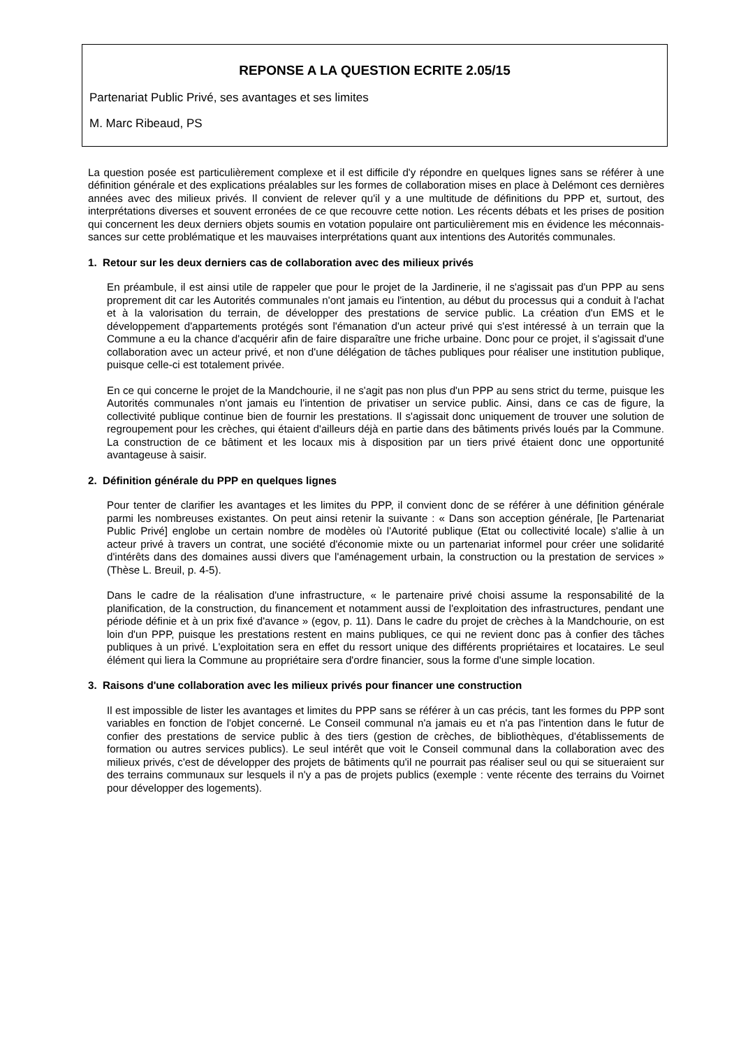REPONSE A LA QUESTION ECRITE 2.05/15
Partenariat Public Privé, ses avantages et ses limites
M. Marc Ribeaud, PS
La question posée est particulièrement complexe et il est difficile d'y répondre en quelques lignes sans se référer à une définition générale et des explications préalables sur les formes de collaboration mises en place à Delémont ces dernières années avec des milieux privés. Il convient de relever qu'il y a une multitude de définitions du PPP et, surtout, des interprétations diverses et souvent erronées de ce que recouvre cette notion. Les récents débats et les prises de position qui concernent les deux derniers objets soumis en votation populaire ont particulièrement mis en évidence les méconnais-sances sur cette problématique et les mauvaises interprétations quant aux intentions des Autorités communales.
1. Retour sur les deux derniers cas de collaboration avec des milieux privés
En préambule, il est ainsi utile de rappeler que pour le projet de la Jardinerie, il ne s'agissait pas d'un PPP au sens proprement dit car les Autorités communales n'ont jamais eu l'intention, au début du processus qui a conduit à l'achat et à la valorisation du terrain, de développer des prestations de service public. La création d'un EMS et le développement d'appartements protégés sont l'émanation d'un acteur privé qui s'est intéressé à un terrain que la Commune a eu la chance d'acquérir afin de faire disparaître une friche urbaine. Donc pour ce projet, il s'agissait d'une collaboration avec un acteur privé, et non d'une délégation de tâches publiques pour réaliser une institution publique, puisque celle-ci est totalement privée.
En ce qui concerne le projet de la Mandchourie, il ne s'agit pas non plus d'un PPP au sens strict du terme, puisque les Autorités communales n'ont jamais eu l'intention de privatiser un service public. Ainsi, dans ce cas de figure, la collectivité publique continue bien de fournir les prestations. Il s'agissait donc uniquement de trouver une solution de regroupement pour les crèches, qui étaient d'ailleurs déjà en partie dans des bâtiments privés loués par la Commune. La construction de ce bâtiment et les locaux mis à disposition par un tiers privé étaient donc une opportunité avantageuse à saisir.
2. Définition générale du PPP en quelques lignes
Pour tenter de clarifier les avantages et les limites du PPP, il convient donc de se référer à une définition générale parmi les nombreuses existantes. On peut ainsi retenir la suivante : « Dans son acception générale, [le Partenariat Public Privé] englobe un certain nombre de modèles où l'Autorité publique (Etat ou collectivité locale) s'allie à un acteur privé à travers un contrat, une société d'économie mixte ou un partenariat informel pour créer une solidarité d'intérêts dans des domaines aussi divers que l'aménagement urbain, la construction ou la prestation de services » (Thèse L. Breuil, p. 4-5).
Dans le cadre de la réalisation d'une infrastructure, « le partenaire privé choisi assume la responsabilité de la planification, de la construction, du financement et notamment aussi de l'exploitation des infrastructures, pendant une période définie et à un prix fixé d'avance » (egov, p. 11). Dans le cadre du projet de crèches à la Mandchourie, on est loin d'un PPP, puisque les prestations restent en mains publiques, ce qui ne revient donc pas à confier des tâches publiques à un privé. L'exploitation sera en effet du ressort unique des différents propriétaires et locataires. Le seul élément qui liera la Commune au propriétaire sera d'ordre financier, sous la forme d'une simple location.
3. Raisons d'une collaboration avec les milieux privés pour financer une construction
Il est impossible de lister les avantages et limites du PPP sans se référer à un cas précis, tant les formes du PPP sont variables en fonction de l'objet concerné. Le Conseil communal n'a jamais eu et n'a pas l'intention dans le futur de confier des prestations de service public à des tiers (gestion de crèches, de bibliothèques, d'établissements de formation ou autres services publics). Le seul intérêt que voit le Conseil communal dans la collaboration avec des milieux privés, c'est de développer des projets de bâtiments qu'il ne pourrait pas réaliser seul ou qui se situeraient sur des terrains communaux sur lesquels il n'y a pas de projets publics (exemple : vente récente des terrains du Voirnet pour développer des logements).